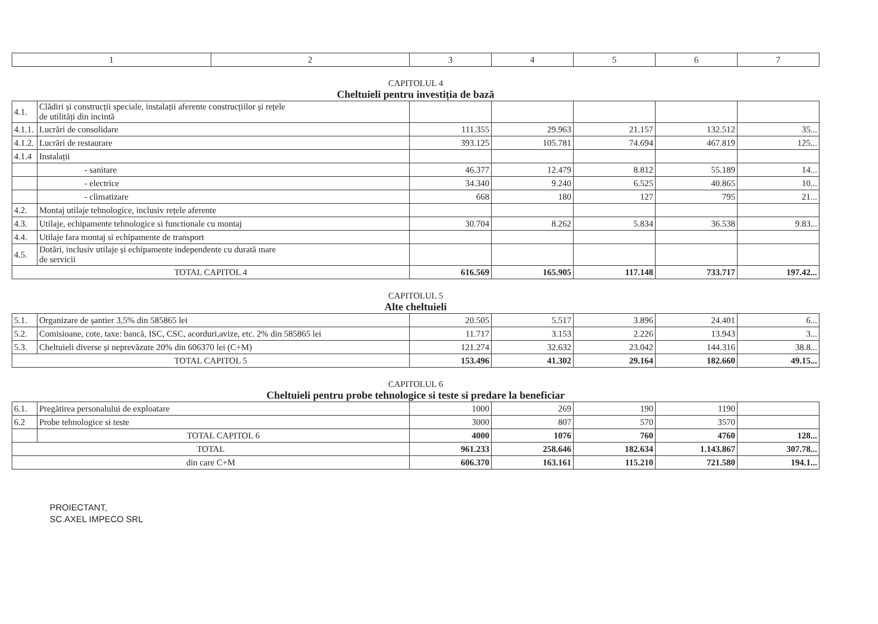| 1 | 2 | 3 | 4 | 5 | 6 | 7 |
| --- | --- | --- | --- | --- | --- | --- |
CAPITOLUL 4
Cheltuieli pentru investiția de bază
| 4.1. | Clădiri și construcții speciale, instalații aferente construcțiilor și rețele de utilități din incintă | | | | | |
| 4.1.1. | Lucrări de consolidare | 111.355 | 29.963 | 21.157 | 132.512 | 35... |
| 4.1.2. | Lucrări de restaurare | 393.125 | 105.781 | 74.694 | 467.819 | 125... |
| 4.1.4 | Instalații | | | | | |
| | - sanitare | 46.377 | 12.479 | 8.812 | 55.189 | 14... |
| | - electrice | 34.340 | 9.240 | 6.525 | 40.865 | 10... |
| | - climatizare | 668 | 180 | 127 | 795 | 21... |
| 4.2. | Montaj utilaje tehnologice, inclusiv rețele aferente | | | | | |
| 4.3. | Utilaje, echipamente tehnologice si functionale cu montaj | 30.704 | 8.262 | 5.834 | 36.538 | 9.83... |
| 4.4. | Utilaje fara montaj si echipamente de transport | | | | | |
| 4.5. | Dotări, inclusiv utilaje și echipamente independente cu durată mare de servicii | | | | | |
| TOTAL CAPITOL 4 | | 616.569 | 165.905 | 117.148 | 733.717 | 197.42... |
CAPITOLUL 5
Alte cheltuieli
| 5.1. | Organizare de șantier 3,5% din 585865 lei | 20.505 | 5.517 | 3.896 | 24.401 | 6... |
| 5.2. | Comisioane, cote, taxe: bancă, ISC, CSC, acorduri,avize, etc. 2% din 585865 lei | 11.717 | 3.153 | 2.226 | 13.943 | 3... |
| 5.3. | Cheltuieli diverse și neprevăzute 20% din 606370 lei (C+M) | 121.274 | 32.632 | 23.042 | 144.316 | 38.8... |
| TOTAL CAPITOL 5 | | 153.496 | 41.302 | 29.164 | 182.660 | 49.15... |
CAPITOLUL 6
Cheltuieli pentru probe tehnologice si teste si predare la beneficiar
| 6.1. | Pregătirea personalului de exploatare | 1000 | 269 | 190 | 1190 | |
| 6.2 | Probe tehnologice si teste | 3000 | 807 | 570 | 3570 | |
| | TOTAL CAPITOL 6 | 4000 | 1076 | 760 | 4760 | 128... |
| TOTAL | | 961.233 | 258.646 | 182.634 | 1.143.867 | 307.78... |
| din care C+M | | 606.370 | 163.161 | 115.210 | 721.580 | 194.1... |
PROIECTANT,
SC.AXEL IMPECO SRL